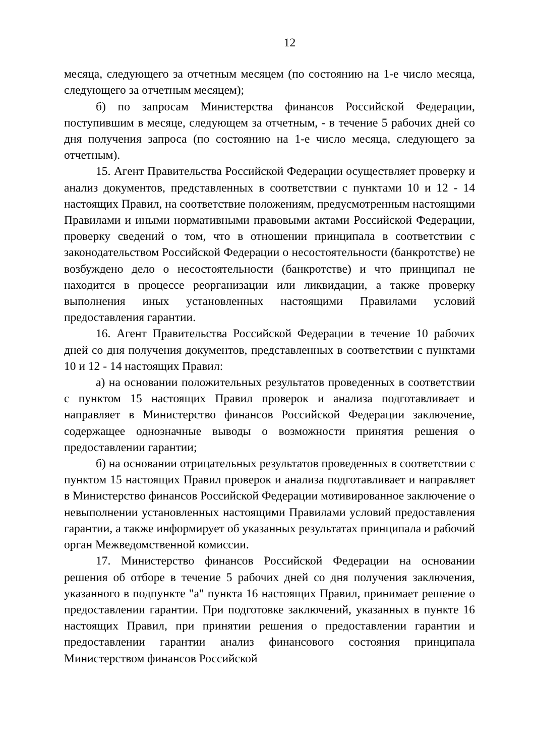12
месяца, следующего за отчетным месяцем (по состоянию на 1-е число месяца, следующего за отчетным месяцем);
б) по запросам Министерства финансов Российской Федерации, поступившим в месяце, следующем за отчетным, - в течение 5 рабочих дней со дня получения запроса (по состоянию на 1-е число месяца, следующего за отчетным).
15. Агент Правительства Российской Федерации осуществляет проверку и анализ документов, представленных в соответствии с пунктами 10 и 12 - 14 настоящих Правил, на соответствие положениям, предусмотренным настоящими Правилами и иными нормативными правовыми актами Российской Федерации, проверку сведений о том, что в отношении принципала в соответствии с законодательством Российской Федерации о несостоятельности (банкротстве) не возбуждено дело о несостоятельности (банкротстве) и что принципал не находится в процессе реорганизации или ликвидации, а также проверку выполнения иных установленных настоящими Правилами условий предоставления гарантии.
16. Агент Правительства Российской Федерации в течение 10 рабочих дней со дня получения документов, представленных в соответствии с пунктами 10 и 12 - 14 настоящих Правил:
а) на основании положительных результатов проведенных в соответствии с пунктом 15 настоящих Правил проверок и анализа подготавливает и направляет в Министерство финансов Российской Федерации заключение, содержащее однозначные выводы о возможности принятия решения о предоставлении гарантии;
б) на основании отрицательных результатов проведенных в соответствии с пунктом 15 настоящих Правил проверок и анализа подготавливает и направляет в Министерство финансов Российской Федерации мотивированное заключение о невыполнении установленных настоящими Правилами условий предоставления гарантии, а также информирует об указанных результатах принципала и рабочий орган Межведомственной комиссии.
17. Министерство финансов Российской Федерации на основании решения об отборе в течение 5 рабочих дней со дня получения заключения, указанного в подпункте "а" пункта 16 настоящих Правил, принимает решение о предоставлении гарантии. При подготовке заключений, указанных в пункте 16 настоящих Правил, при принятии решения о предоставлении гарантии и предоставлении гарантии анализ финансового состояния принципала Министерством финансов Российской